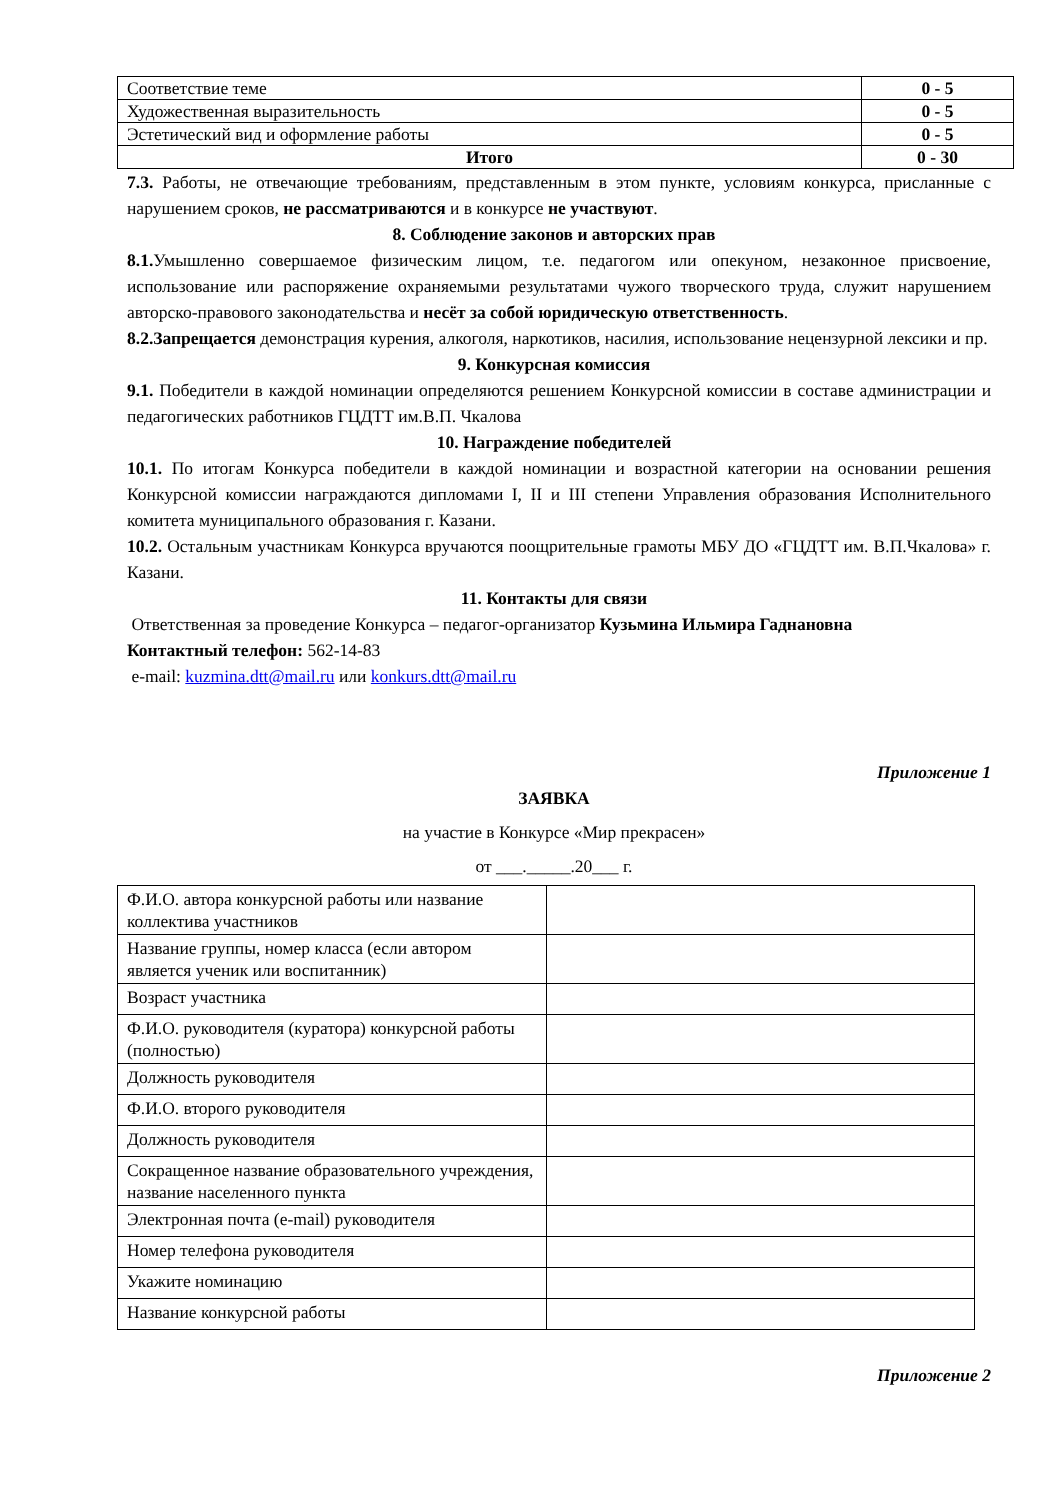| Соответствие теме | 0 - 5 |
| Художественная выразительность | 0 - 5 |
| Эстетический вид и оформление работы | 0 - 5 |
| Итого | 0 - 30 |
7.3. Работы, не отвечающие требованиям, представленным в этом пункте, условиям конкурса, присланные с нарушением сроков, не рассматриваются и в конкурсе не участвуют.
8. Соблюдение законов и авторских прав
8.1. Умышленно совершаемое физическим лицом, т.е. педагогом или опекуном, незаконное присвоение, использование или распоряжение охраняемыми результатами чужого творческого труда, служит нарушением авторско-правового законодательства и несёт за собой юридическую ответственность.
8.2.Запрещается демонстрация курения, алкоголя, наркотиков, насилия, использование нецензурной лексики и пр.
9. Конкурсная комиссия
9.1. Победители в каждой номинации определяются решением Конкурсной комиссии в составе администрации и педагогических работников ГЦДТТ им.В.П. Чкалова
10. Награждение победителей
10.1. По итогам Конкурса победители в каждой номинации и возрастной категории на основании решения Конкурсной комиссии награждаются дипломами I, II и III степени Управления образования Исполнительного комитета муниципального образования г. Казани.
10.2. Остальным участникам Конкурса вручаются поощрительные грамоты МБУ ДО «ГЦДТТ им. В.П.Чкалова» г. Казани.
11. Контакты для связи
Ответственная за проведение Конкурса – педагог-организатор Кузьмина Ильмира Гаднановна
Контактный телефон: 562-14-83
e-mail: kuzmina.dtt@mail.ru или konkurs.dtt@mail.ru
Приложение 1
ЗАЯВКА
на участие в Конкурсе «Мир прекрасен»
от ___._____.20___ г.
| Ф.И.О. автора конкурсной работы или название коллектива участников | |
| Название группы, номер класса (если автором является ученик или воспитанник) | |
| Возраст участника | |
| Ф.И.О. руководителя (куратора) конкурсной работы (полностью) | |
| Должность руководителя | |
| Ф.И.О. второго руководителя | |
| Должность руководителя | |
| Сокращенное название образовательного учреждения, название населенного пункта | |
| Электронная почта (e-mail) руководителя | |
| Номер телефона руководителя | |
| Укажите номинацию | |
| Название конкурсной работы | |
Приложение 2